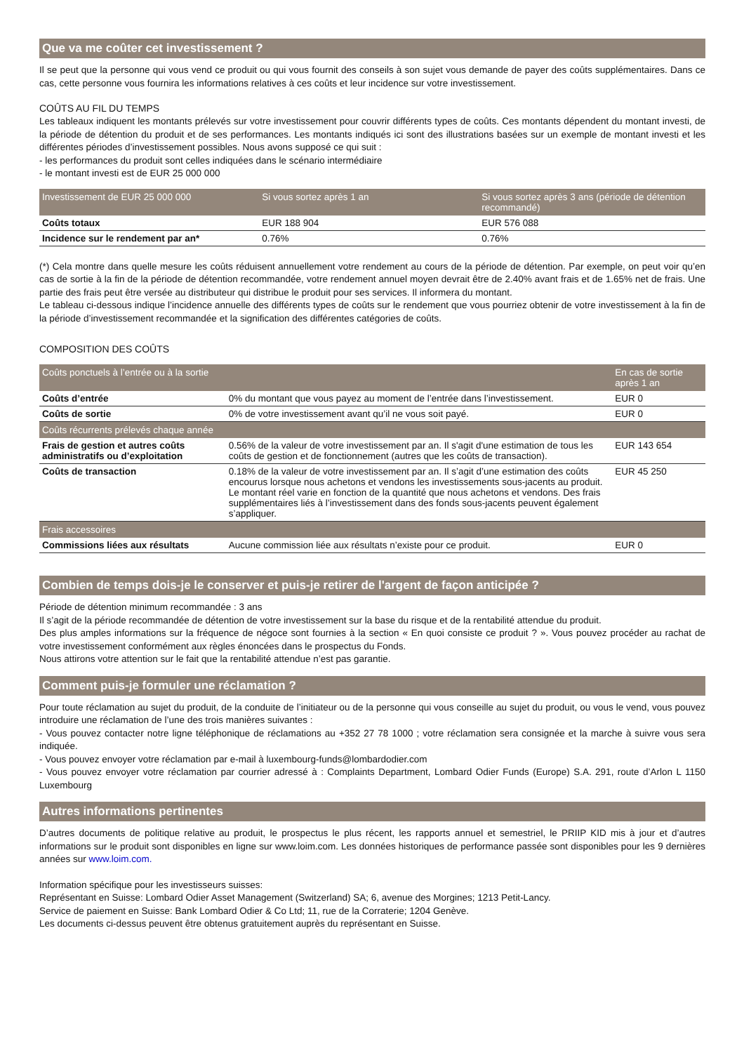Que va me coûter cet investissement ?
Il se peut que la personne qui vous vend ce produit ou qui vous fournit des conseils à son sujet vous demande de payer des coûts supplémentaires. Dans ce cas, cette personne vous fournira les informations relatives à ces coûts et leur incidence sur votre investissement.
COÛTS AU FIL DU TEMPS
Les tableaux indiquent les montants prélevés sur votre investissement pour couvrir différents types de coûts. Ces montants dépendent du montant investi, de la période de détention du produit et de ses performances. Les montants indiqués ici sont des illustrations basées sur un exemple de montant investi et les différentes périodes d’investissement possibles. Nous avons supposé ce qui suit :
- les performances du produit sont celles indiquées dans le scénario intermédiaire
- le montant investi est de EUR 25 000 000
| Investissement de EUR 25 000 000 | Si vous sortez après 1 an | Si vous sortez après 3 ans (période de détention recommandé) |
| --- | --- | --- |
| Coûts totaux | EUR 188 904 | EUR 576 088 |
| Incidence sur le rendement par an* | 0.76% | 0.76% |
(*) Cela montre dans quelle mesure les coûts réduisent annuellement votre rendement au cours de la période de détention. Par exemple, on peut voir qu’en cas de sortie à la fin de la période de détention recommandée, votre rendement annuel moyen devrait être de 2.40% avant frais et de 1.65% net de frais. Une partie des frais peut être versée au distributeur qui distribue le produit pour ses services. Il informera du montant.
Le tableau ci-dessous indique l’incidence annuelle des différents types de coûts sur le rendement que vous pourriez obtenir de votre investissement à la fin de la période d’investissement recommandée et la signification des différentes catégories de coûts.
COMPOSITION DES COÛTS
| Coûts ponctuels à l’entrée ou à la sortie | | En cas de sortie après 1 an |
| --- | --- | --- |
| Coûts d’entrée | 0% du montant que vous payez au moment de l’entrée dans l’investissement. | EUR 0 |
| Coûts de sortie | 0% de votre investissement avant qu’il ne vous soit payé. | EUR 0 |
| Coûts récurrents prélevés chaque année | | |
| Frais de gestion et autres coûts administratifs ou d’exploitation | 0.56% de la valeur de votre investissement par an. Il s'agit d'une estimation de tous les coûts de gestion et de fonctionnement (autres que les coûts de transaction). | EUR 143 654 |
| Coûts de transaction | 0.18% de la valeur de votre investissement par an. Il s’agit d’une estimation des coûts encourus lorsque nous achetons et vendons les investissements sous-jacents au produit. Le montant réel varie en fonction de la quantité que nous achetons et vendons. Des frais supplémentaires liés à l’investissement dans des fonds sous-jacents peuvent également s’appliquer. | EUR 45 250 |
| Frais accessoires | | |
| Commissions liées aux résultats | Aucune commission liée aux résultats n’existe pour ce produit. | EUR 0 |
Combien de temps dois-je le conserver et puis-je retirer de l'argent de façon anticipée ?
Période de détention minimum recommandée : 3 ans
Il s’agit de la période recommandée de détention de votre investissement sur la base du risque et de la rentabilité attendue du produit.
Des plus amples informations sur la fréquence de négoce sont fournies à la section « En quoi consiste ce produit ? ». Vous pouvez procéder au rachat de votre investissement conformément aux règles énoncées dans le prospectus du Fonds.
Nous attirons votre attention sur le fait que la rentabilité attendue n’est pas garantie.
Comment puis-je formuler une réclamation ?
Pour toute réclamation au sujet du produit, de la conduite de l’initiateur ou de la personne qui vous conseille au sujet du produit, ou vous le vend, vous pouvez introduire une réclamation de l’une des trois manières suivantes :
- Vous pouvez contacter notre ligne téléphonique de réclamations au +352 27 78 1000 ; votre réclamation sera consignée et la marche à suivre vous sera indiquée.
- Vous pouvez envoyer votre réclamation par e-mail à luxembourg-funds@lombardodier.com
- Vous pouvez envoyer votre réclamation par courrier adressé à : Complaints Department, Lombard Odier Funds (Europe) S.A. 291, route d’Arlon L 1150 Luxembourg
Autres informations pertinentes
D’autres documents de politique relative au produit, le prospectus le plus récent, les rapports annuel et semestriel, le PRIIP KID mis à jour et d’autres informations sur le produit sont disponibles en ligne sur www.loim.com. Les données historiques de performance passée sont disponibles pour les 9 dernières années sur www.loim.com.
Information spécifique pour les investisseurs suisses:
Représentant en Suisse: Lombard Odier Asset Management (Switzerland) SA; 6, avenue des Morgines; 1213 Petit-Lancy.
Service de paiement en Suisse: Bank Lombard Odier & Co Ltd; 11, rue de la Corraterie; 1204 Genève.
Les documents ci-dessus peuvent être obtenus gratuitement auprès du représentant en Suisse.